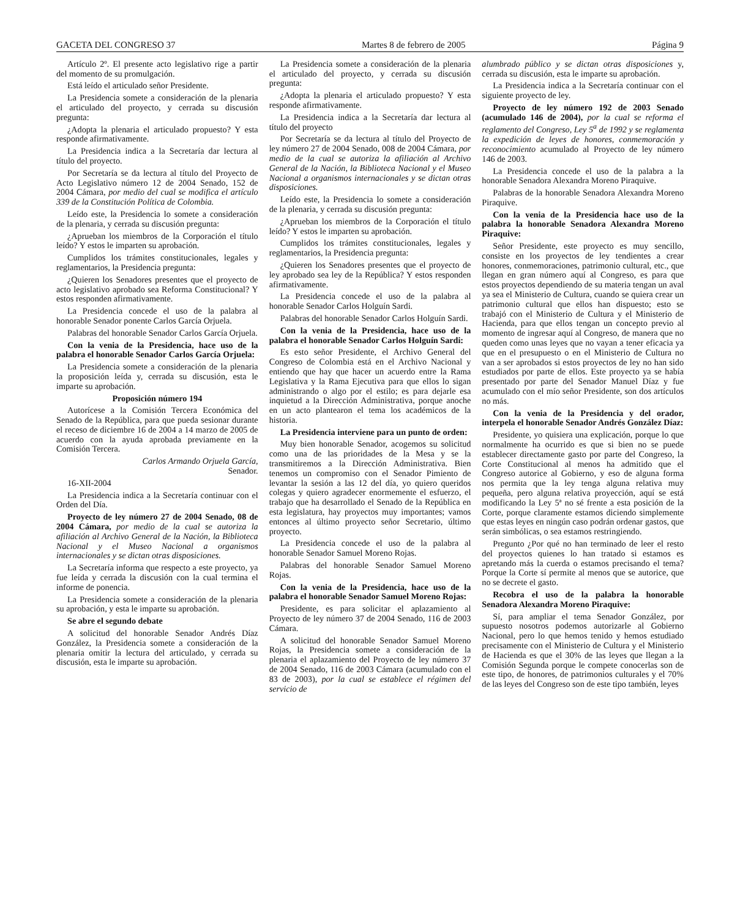GACETA DEL CONGRESO 37 Martes 8 de febrero de 2005 Página 9
Artículo 2º. El presente acto legislativo rige a partir del momento de su promulgación.
Está leído el articulado señor Presidente.
La Presidencia somete a consideración de la plenaria el articulado del proyecto, y cerrada su discusión pregunta:
¿Adopta la plenaria el articulado propuesto? Y esta responde afirmativamente.
La Presidencia indica a la Secretaría dar lectura al título del proyecto.
Por Secretaría se da lectura al título del Proyecto de Acto Legislativo número 12 de 2004 Senado, 152 de 2004 Cámara, por medio del cual se modifica el artículo 339 de la Constitución Política de Colombia.
Leído este, la Presidencia lo somete a consideración de la plenaria, y cerrada su discusión pregunta:
¿Aprueban los miembros de la Corporación el título leído? Y estos le imparten su aprobación.
Cumplidos los trámites constitucionales, legales y reglamentarios, la Presidencia pregunta:
¿Quieren los Senadores presentes que el proyecto de acto legislativo aprobado sea Reforma Constitucional? Y estos responden afirmativamente.
La Presidencia concede el uso de la palabra al honorable Senador ponente Carlos García Orjuela.
Palabras del honorable Senador Carlos García Orjuela.
Con la venia de la Presidencia, hace uso de la palabra el honorable Senador Carlos García Orjuela:
La Presidencia somete a consideración de la plenaria la proposición leída y, cerrada su discusión, esta le imparte su aprobación.
Proposición número 194
Autorícese a la Comisión Tercera Económica del Senado de la República, para que pueda sesionar durante el receso de diciembre 16 de 2004 a 14 marzo de 2005 de acuerdo con la ayuda aprobada previamente en la Comisión Tercera.
Carlos Armando Orjuela García,
Senador.
16-XII-2004
La Presidencia indica a la Secretaría continuar con el Orden del Día.
Proyecto de ley número 27 de 2004 Senado, 08 de 2004 Cámara, por medio de la cual se autoriza la afiliación al Archivo General de la Nación, la Biblioteca Nacional y el Museo Nacional a organismos internacionales y se dictan otras disposiciones.
La Secretaría informa que respecto a este proyecto, ya fue leída y cerrada la discusión con la cual termina el informe de ponencia.
La Presidencia somete a consideración de la plenaria su aprobación, y esta le imparte su aprobación.
Se abre el segundo debate
A solicitud del honorable Senador Andrés Díaz González, la Presidencia somete a consideración de la plenaria omitir la lectura del articulado, y cerrada su discusión, esta le imparte su aprobación.
La Presidencia somete a consideración de la plenaria el articulado del proyecto, y cerrada su discusión pregunta:
¿Adopta la plenaria el articulado propuesto? Y esta responde afirmativamente.
La Presidencia indica a la Secretaría dar lectura al título del proyecto
Por Secretaría se da lectura al título del Proyecto de ley número 27 de 2004 Senado, 008 de 2004 Cámara, por medio de la cual se autoriza la afiliación al Archivo General de la Nación, la Biblioteca Nacional y el Museo Nacional a organismos internacionales y se dictan otras disposiciones.
Leído este, la Presidencia lo somete a consideración de la plenaria, y cerrada su discusión pregunta:
¿Aprueban los miembros de la Corporación el título leído? Y estos le imparten su aprobación.
Cumplidos los trámites constitucionales, legales y reglamentarios, la Presidencia pregunta:
¿Quieren los Senadores presentes que el proyecto de ley aprobado sea ley de la República? Y estos responden afirmativamente.
La Presidencia concede el uso de la palabra al honorable Senador Carlos Holguín Sardi.
Palabras del honorable Senador Carlos Holguín Sardi.
Con la venia de la Presidencia, hace uso de la palabra el honorable Senador Carlos Holguín Sardi:
Es esto señor Presidente, el Archivo General del Congreso de Colombia está en el Archivo Nacional y entiendo que hay que hacer un acuerdo entre la Rama Legislativa y la Rama Ejecutiva para que ellos lo sigan administrando o algo por el estilo; es para dejarle esa inquietud a la Dirección Administrativa, porque anoche en un acto plantearon el tema los académicos de la historia.
La Presidencia interviene para un punto de orden:
Muy bien honorable Senador, acogemos su solicitud como una de las prioridades de la Mesa y se la transmitiremos a la Dirección Administrativa. Bien tenemos un compromiso con el Senador Pimiento de levantar la sesión a las 12 del día, yo quiero queridos colegas y quiero agradecer enormemente el esfuerzo, el trabajo que ha desarrollado el Senado de la República en esta legislatura, hay proyectos muy importantes; vamos entonces al último proyecto señor Secretario, último proyecto.
La Presidencia concede el uso de la palabra al honorable Senador Samuel Moreno Rojas.
Palabras del honorable Senador Samuel Moreno Rojas.
Con la venia de la Presidencia, hace uso de la palabra el honorable Senador Samuel Moreno Rojas:
Presidente, es para solicitar el aplazamiento al Proyecto de ley número 37 de 2004 Senado, 116 de 2003 Cámara.
A solicitud del honorable Senador Samuel Moreno Rojas, la Presidencia somete a consideración de la plenaria el aplazamiento del Proyecto de ley número 37 de 2004 Senado, 116 de 2003 Cámara (acumulado con el 83 de 2003), por la cual se establece el régimen del servicio de
alumbrado público y se dictan otras disposiciones y, cerrada su discusión, esta le imparte su aprobación.
La Presidencia indica a la Secretaría continuar con el siguiente proyecto de ley.
Proyecto de ley número 192 de 2003 Senado (acumulado 146 de 2004), por la cual se reforma el reglamento del Congreso, Ley 5<sup>a</sup> de 1992 y se reglamenta la expedición de leyes de honores, conmemoración y reconocimiento acumulado al Proyecto de ley número 146 de 2003.
La Presidencia concede el uso de la palabra a la honorable Senadora Alexandra Moreno Piraquive.
Palabras de la honorable Senadora Alexandra Moreno Piraquive.
Con la venia de la Presidencia hace uso de la palabra la honorable Senadora Alexandra Moreno Piraquive:
Señor Presidente, este proyecto es muy sencillo, consiste en los proyectos de ley tendientes a crear honores, conmemoraciones, patrimonio cultural, etc., que llegan en gran número aquí al Congreso, es para que estos proyectos dependiendo de su materia tengan un aval ya sea el Ministerio de Cultura, cuando se quiera crear un patrimonio cultural que ellos han dispuesto; esto se trabajó con el Ministerio de Cultura y el Ministerio de Hacienda, para que ellos tengan un concepto previo al momento de ingresar aquí al Congreso, de manera que no queden como unas leyes que no vayan a tener eficacia ya que en el presupuesto o en el Ministerio de Cultura no van a ser aprobados si estos proyectos de ley no han sido estudiados por parte de ellos. Este proyecto ya se había presentado por parte del Senador Manuel Díaz y fue acumulado con el mío señor Presidente, son dos artículos no más.
Con la venia de la Presidencia y del orador, interpela el honorable Senador Andrés González Díaz:
Presidente, yo quisiera una explicación, porque lo que normalmente ha ocurrido es que si bien no se puede establecer directamente gasto por parte del Congreso, la Corte Constitucional al menos ha admitido que el Congreso autorice al Gobierno, y eso de alguna forma nos permita que la ley tenga alguna relativa muy pequeña, pero alguna relativa proyección, aquí se está modificando la Ley 5ª no sé frente a esta posición de la Corte, porque claramente estamos diciendo simplemente que estas leyes en ningún caso podrán ordenar gastos, que serán simbólicas, o sea estamos restringiendo.
Pregunto ¿Por qué no han terminado de leer el resto del proyectos quienes lo han tratado si estamos es apretando más la cuerda o estamos precisando el tema? Porque la Corte sí permite al menos que se autorice, que no se decrete el gasto.
Recobra el uso de la palabra la honorable Senadora Alexandra Moreno Piraquive:
Sí, para ampliar el tema Senador González, por supuesto nosotros podemos autorizarle al Gobierno Nacional, pero lo que hemos tenido y hemos estudiado precisamente con el Ministerio de Cultura y el Ministerio de Hacienda es que el 30% de las leyes que llegan a la Comisión Segunda porque le compete conocerlas son de este tipo, de honores, de patrimonios culturales y el 70% de las leyes del Congreso son de este tipo también, leyes